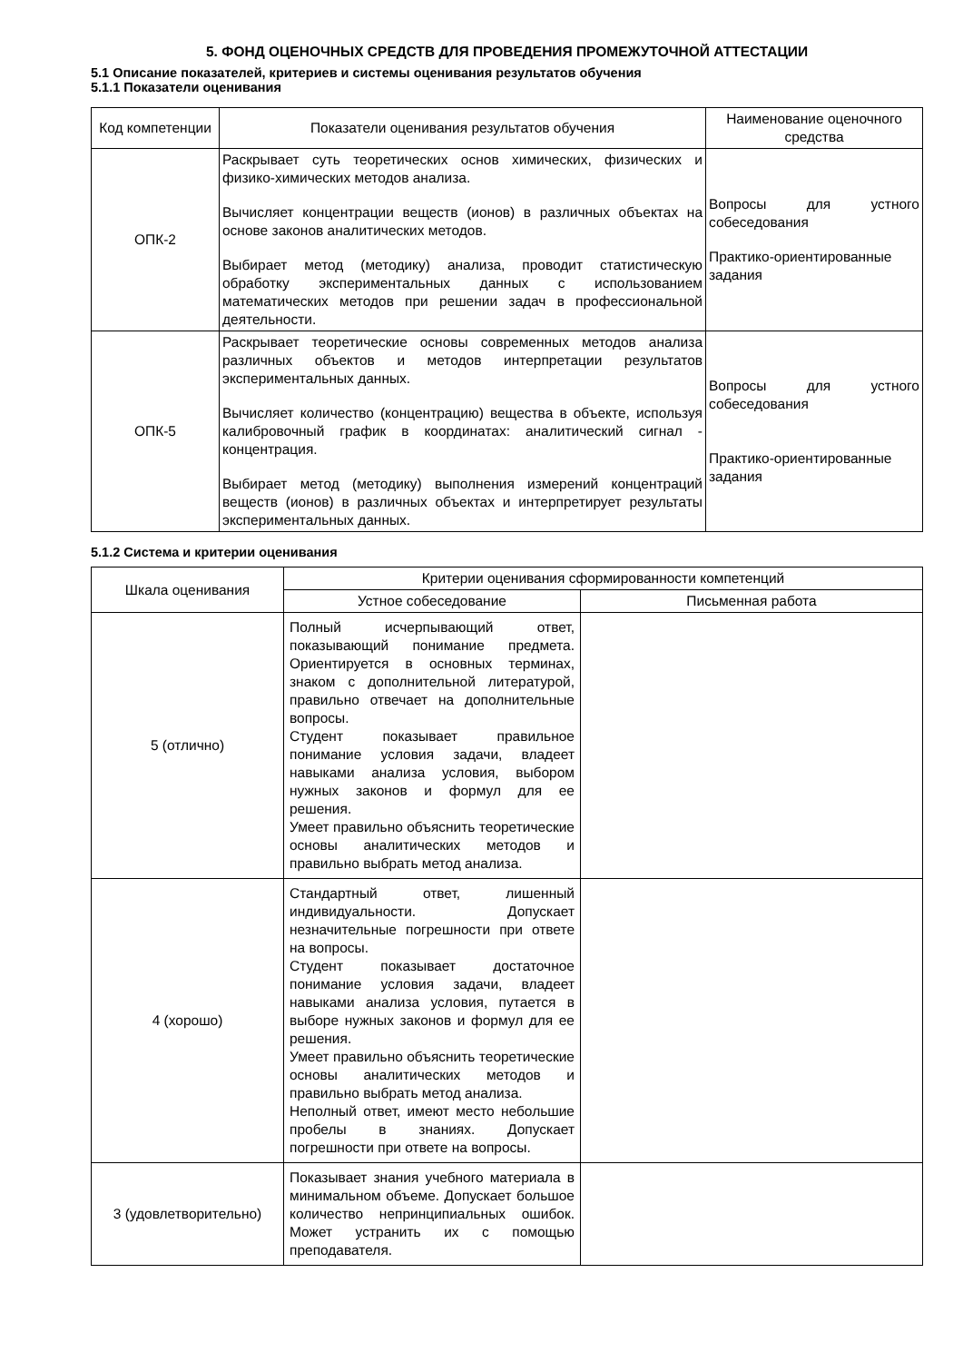5. ФОНД ОЦЕНОЧНЫХ СРЕДСТВ ДЛЯ ПРОВЕДЕНИЯ ПРОМЕЖУТОЧНОЙ АТТЕСТАЦИИ
5.1 Описание показателей, критериев и системы оценивания результатов обучения
5.1.1 Показатели оценивания
| Код компетенции | Показатели оценивания результатов обучения | Наименование оценочного средства |
| --- | --- | --- |
| ОПК-2 | Раскрывает суть теоретических основ химических, физических и физико-химических методов анализа. Вычисляет концентрации веществ (ионов) в различных объектах на основе законов аналитических методов. Выбирает метод (методику) анализа, проводит статистическую обработку экспериментальных данных с использованием математических методов при решении задач в профессиональной деятельности. | Вопросы для устного собеседования Практико-ориентированные задания |
| ОПК-5 | Раскрывает теоретические основы современных методов анализа различных объектов и методов интерпретации результатов экспериментальных данных. Вычисляет количество (концентрацию) вещества в объекте, используя калибровочный график в координатах: аналитический сигнал - концентрация. Выбирает метод (методику) выполнения измерений концентраций веществ (ионов) в различных объектах и интерпретирует результаты экспериментальных данных. | Вопросы для устного собеседования Практико-ориентированные задания |
5.1.2 Система и критерии оценивания
| Шкала оценивания | Критерии оценивания сформированности компетенций | |
| --- | --- | --- |
| | Устное собеседование | Письменная работа |
| 5 (отлично) | Полный исчерпывающий ответ, показывающий понимание предмета. Ориентируется в основных терминах, знаком с дополнительной литературой, правильно отвечает на дополнительные вопросы. Студент показывает правильное понимание условия задачи, владеет навыками анализа условия, выбором нужных законов и формул для ее решения. Умеет правильно объяснить теоретические основы аналитических методов и правильно выбрать метод анализа. | |
| 4 (хорошо) | Стандартный ответ, лишенный индивидуальности. Допускает незначительные погрешности при ответе на вопросы. Студент показывает достаточное понимание условия задачи, владеет навыками анализа условия, путается в выборе нужных законов и формул для ее решения. Умеет правильно объяснить теоретические основы аналитических методов и правильно выбрать метод анализа. Неполный ответ, имеют место небольшие пробелы в знаниях. Допускает погрешности при ответе на вопросы. | |
| 3 (удовлетворительно) | Показывает знания учебного материала в минимальном объеме. Допускает большое количество непринципиальных ошибок. Может устранить их с помощью преподавателя. | |